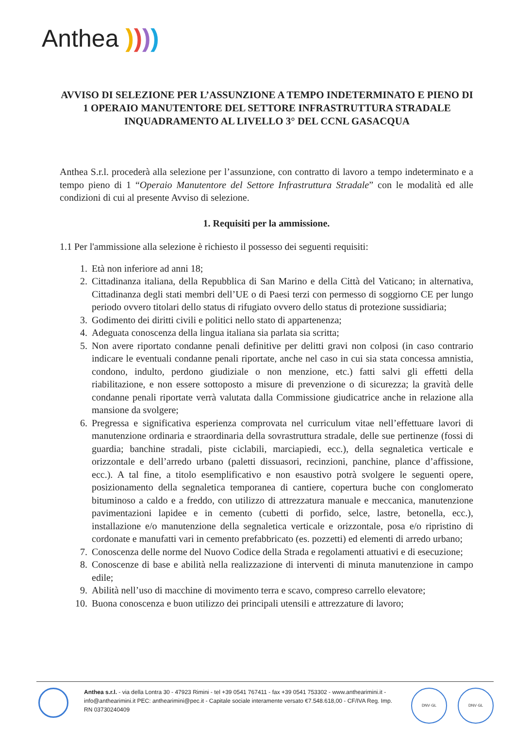Anthea ))))
AVVISO DI SELEZIONE PER L’ASSUNZIONE A TEMPO INDETERMINATO E PIENO DI 1 OPERAIO MANUTENTORE DEL SETTORE INFRASTRUTTURA STRADALE
INQUADRAMENTO AL LIVELLO 3° DEL CCNL GASACQUA
Anthea S.r.l. procederà alla selezione per l’assunzione, con contratto di lavoro a tempo indeterminato e a tempo pieno di 1 “Operaio Manutentore del Settore Infrastruttura Stradale” con le modalità ed alle condizioni di cui al presente Avviso di selezione.
1. Requisiti per la ammissione.
1.1 Per l'ammissione alla selezione è richiesto il possesso dei seguenti requisiti:
1. Età non inferiore ad anni 18;
2. Cittadinanza italiana, della Repubblica di San Marino e della Città del Vaticano; in alternativa, Cittadinanza degli stati membri dell’UE o di Paesi terzi con permesso di soggiorno CE per lungo periodo ovvero titolari dello status di rifugiato ovvero dello status di protezione sussidiaria;
3. Godimento dei diritti civili e politici nello stato di appartenenza;
4. Adeguata conoscenza della lingua italiana sia parlata sia scritta;
5. Non avere riportato condanne penali definitive per delitti gravi non colposi (in caso contrario indicare le eventuali condanne penali riportate, anche nel caso in cui sia stata concessa amnistia, condono, indulto, perdono giudiziale o non menzione, etc.) fatti salvi gli effetti della riabilitazione, e non essere sottoposto a misure di prevenzione o di sicurezza; la gravità delle condanne penali riportate verrà valutata dalla Commissione giudicatrice anche in relazione alla mansione da svolgere;
6. Pregressa e significativa esperienza comprovata nel curriculum vitae nell’effettuare lavori di manutenzione ordinaria e straordinaria della sovrastruttura stradale, delle sue pertinenze (fossi di guardia; banchine stradali, piste ciclabili, marciapiedi, ecc.), della segnaletica verticale e orizzontale e dell’arredo urbano (paletti dissuasori, recinzioni, panchine, plance d’affissione, ecc.). A tal fine, a titolo esemplificativo e non esaustivo potrà svolgere le seguenti opere, posizionamento della segnaletica temporanea di cantiere, copertura buche con conglomerato bituminoso a caldo e a freddo, con utilizzo di attrezzatura manuale e meccanica, manutenzione pavimentazioni lapidee e in cemento (cubetti di porfido, selce, lastre, betonella, ecc.), installazione e/o manutenzione della segnaletica verticale e orizzontale, posa e/o ripristino di cordonate e manufatti vari in cemento prefabbricato (es. pozzetti) ed elementi di arredo urbano;
7. Conoscenza delle norme del Nuovo Codice della Strada e regolamenti attuativi e di esecuzione;
8. Conoscenze di base e abilità nella realizzazione di interventi di minuta manutenzione in campo edile;
9. Abilità nell’uso di macchine di movimento terra e scavo, compreso carrello elevatore;
10. Buona conoscenza e buon utilizzo dei principali utensili e attrezzature di lavoro;
Anthea s.r.l. - via della Lontra 30 - 47923 Rimini - tel +39 0541 767411 - fax +39 0541 753302 - www.anthearimini.it - info@anthearimini.it PEC: anthearimini@pec.it - Capitale sociale interamente versato €7.548.618,00 - CF/IVA Reg. Imp. RN 03730240409
DNV·GL DNV·GL